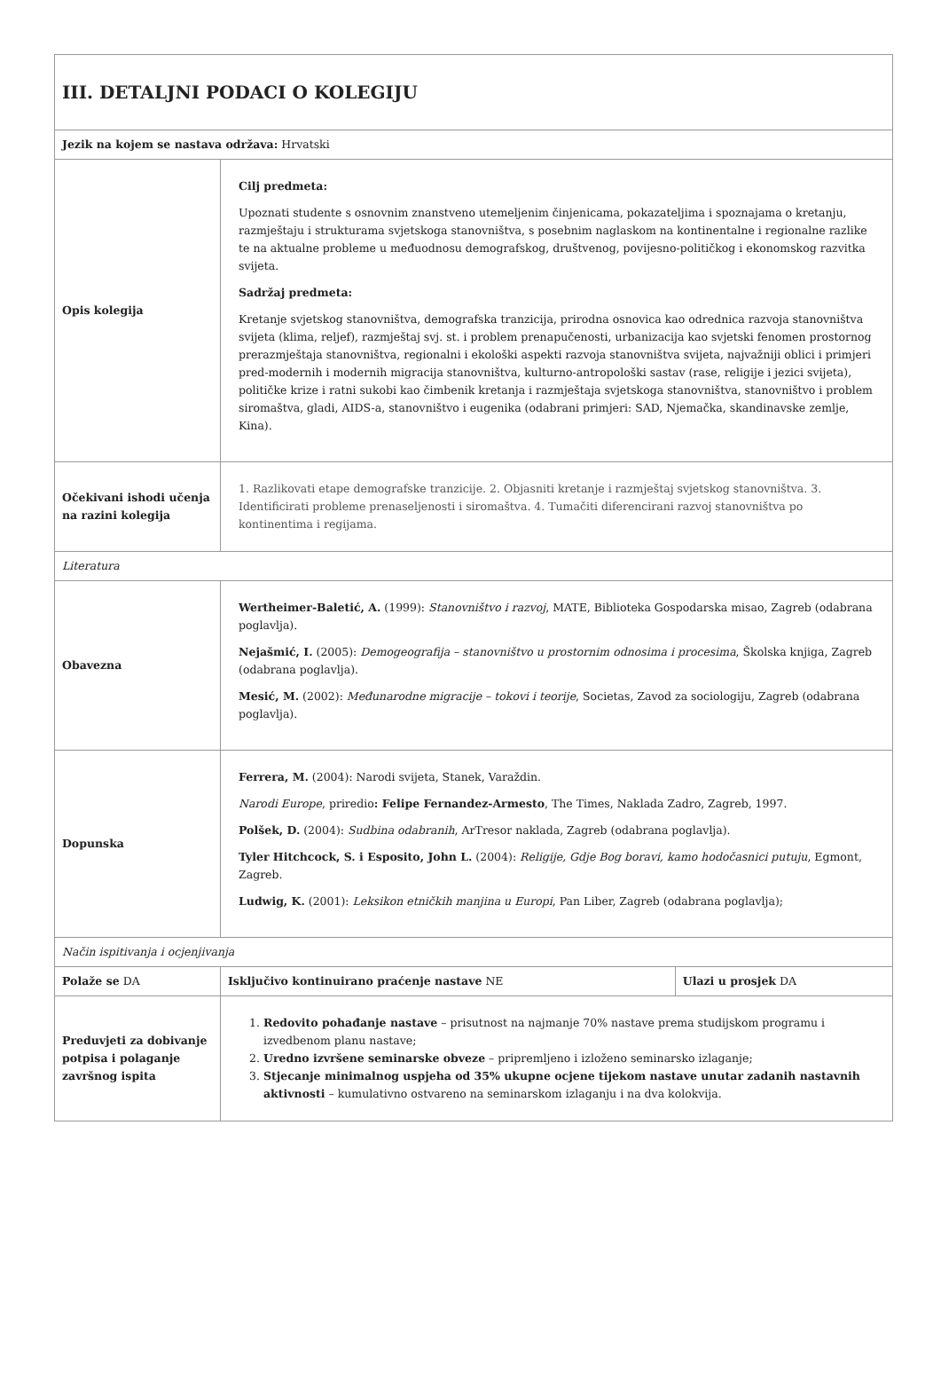| III. DETALJNI PODACI O KOLEGIJU | | | |
| Jezik na kojem se nastava održava: Hrvatski | | | |
| Opis kolegija | Cilj predmeta: Upoznati studente s osnovnim znanstveno utemeljenim činjenicama, pokazateljima i spoznajama o kretanju, razmještaju i strukturama svjetskoga stanovništva, s posebnim naglaskom na kontinentalne i regionalne razlike te na aktualne probleme u međuodnosu demografskog, društvenog, povijesno-političkog i ekonomskog razvitka svijeta. Sadržaj predmeta: Kretanje svjetskog stanovništva, demografska tranzicija, prirodna osnovica kao odrednica razvoja stanovništva svijeta (klima, reljef), razmještaj svj. st. i problem prenapučenosti, urbanizacija kao svjetski fenomen prostornog prerazmještaja stanovništva, regionalni i ekološki aspekti razvoja stanovništva svijeta, najvažniji oblici i primjeri pred-modernih i modernih migracija stanovništva, kulturno-antropološki sastav (rase, religije i jezici svijeta), političke krize i ratni sukobi kao čimbenik kretanja i razmještaja svjetskoga stanovništva, stanovništvo i problem siromaštva, gladi, AIDS-a, stanovništvo i eugenika (odabrani primjeri: SAD, Njemačka, skandinavske zemlje, Kina). | | |
| Očekivani ishodi učenja na razini kolegija | 1. Razlikovati etape demografske tranzicije. 2. Objasniti kretanje i razmještaj svjetskog stanovništva. 3. Identificirati probleme prenaseljenosti i siromaštva. 4. Tumačiti diferencirani razvoj stanovništva po kontinentima i regijama. | | |
| Literatura | | | |
| Obavezna | Wertheimer-Baletić, A. (1999): Stanovništvo i razvoj , MATE, Biblioteka Gospodarska misao, Zagreb (odabrana poglavlja). Nejašmić, I. (2005): Demogeografija – stanovništvo u prostornim odnosima i procesima , Školska knjiga, Zagreb (odabrana poglavlja). Mesić, M. (2002): Međunarodne migracije – tokovi i teorije , Societas, Zavod za sociologiju, Zagreb (odabrana poglavlja). | | |
| Dopunska | Ferrera, M. (2004): Narodi svijeta, Stanek, Varaždin. Narodi Europe , priredio : Felipe Fernandez-Armesto , The Times, Naklada Zadro, Zagreb, 1997. Polšek, D. (2004): Sudbina odabranih , ArTresor naklada, Zagreb (odabrana poglavlja). Tyler Hitchcock, S. i Esposito, John L. (2004): Religije, Gdje Bog boravi, kamo hodočasnici putuju , Egmont, Zagreb. Ludwig, K. (2001): Leksikon etničkih manjina u Europi , Pan Liber, Zagreb (odabrana poglavlja); | | |
| Način ispitivanja i ocjenjivanja | | | |
| Polaže se DA | | Isključivo kontinuirano praćenje nastave NE | Ulazi u prosjek DA |
| Preduvjeti za dobivanje potpisa i polaganje završnog ispita | 1. Redovito pohađanje nastave – prisutnost na najmanje 70% nastave prema studijskom programu i izvedbenom planu nastave; 2. Uredno izvršene seminarske obveze – pripremljeno i izloženo seminarsko izlaganje; 3. Stjecanje minimalnog uspjeha od 35% ukupne ocjene tijekom nastave unutar zadanih nastavnih aktivnosti – kumulativno ostvareno na seminarskom izlaganju i na dva kolokvija. | | |